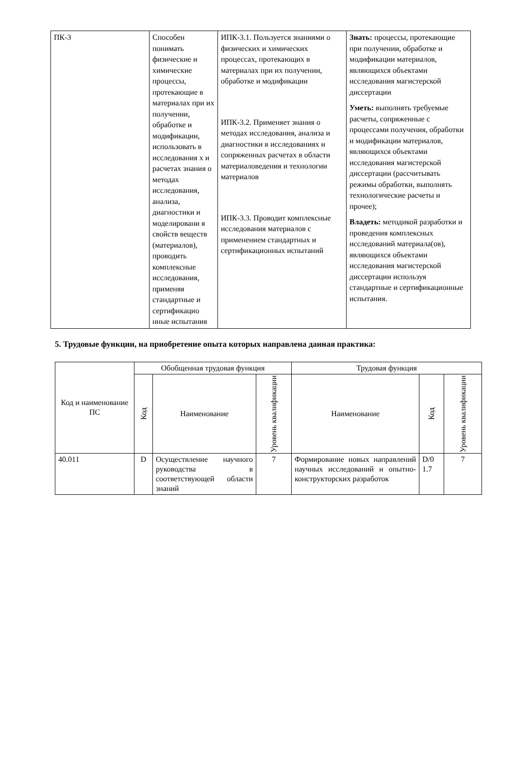| ПК-3 | Способен понимать физические и химические процессы, протекающие в материалах при их получении, обработке и модификации, использовать в исследования х и расчетах знания о методах исследования, анализа, диагностики и моделировани я свойств веществ (материалов), проводить комплексные исследования, применяя стандартные и сертификацио нные испытания | ИПК-3.1. Пользуется знаниями о физических и химических процессах, протекающих в материалах при их получении, обработке и модификации ИПК-3.2. Применяет знания о методах исследования, анализа и диагностики в исследованиях и сопряженных расчетах в области материаловедения и технологии материалов ИПК-3.3. Проводит комплексные исследования материалов с применением стандартных и сертификационных испытаний | Знать: процессы, протекающие при получении, обработке и модификации материалов, являющихся объектами исследования магистерской диссертации Уметь: выполнять требуемые расчеты, сопряженные с процессами получения, обработки и модификации материалов, являющихся объектами исследования магистерской диссертации (рассчитывать режимы обработки, выполнять технологические расчеты и прочее); Владеть: методикой разработки и проведения комплексных исследований материала(ов), являющихся объектами исследования магистерской диссертации используя стандартные и сертификационные испытания. |
5. Трудовые функции, на приобретение опыта которых направлена данная практика:
| Код и наименование ПС | Обобщенная трудовая функция | | | Трудовая функция | | |
| --- | --- | --- | --- | --- | --- | --- |
| | Код | Наименование | Уровень квалификации | Наименование | Код | Уровень квалификации |
| 40.011 | D | Осуществление научного руководства в соответствующей области знаний | 7 | Формирование новых направлений научных исследований и опытно-конструкторских разработок | D/0 1.7 | 7 |